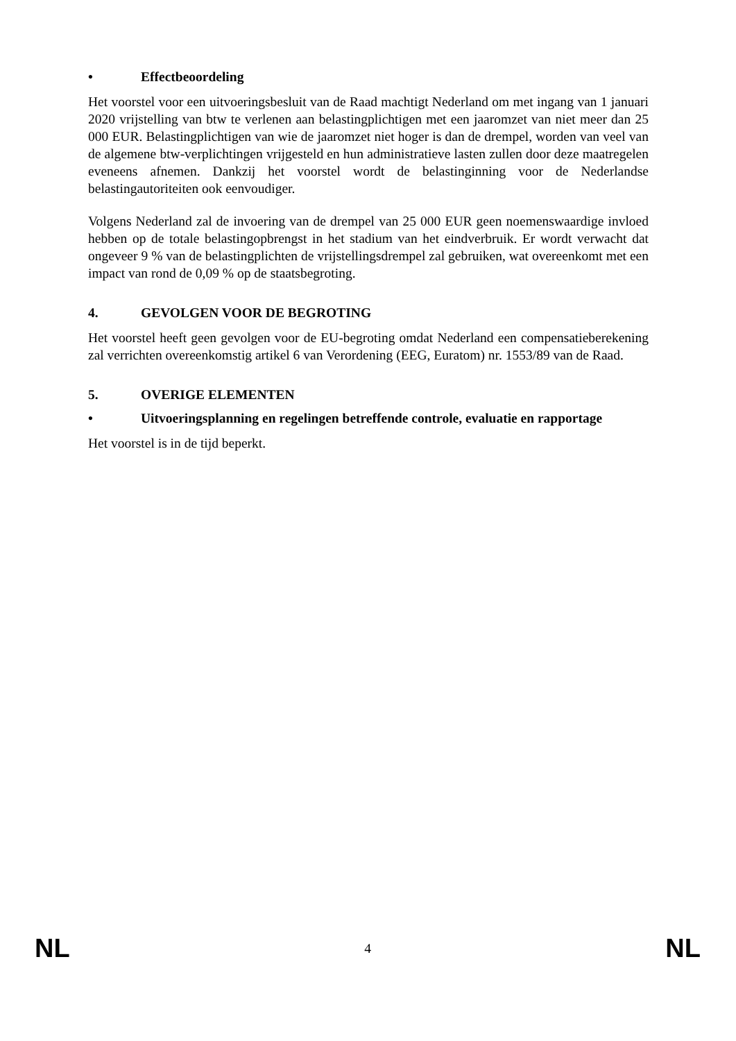• Effectbeoordeling
Het voorstel voor een uitvoeringsbesluit van de Raad machtigt Nederland om met ingang van 1 januari 2020 vrijstelling van btw te verlenen aan belastingplichtigen met een jaaromzet van niet meer dan 25 000 EUR. Belastingplichtigen van wie de jaaromzet niet hoger is dan de drempel, worden van veel van de algemene btw-verplichtingen vrijgesteld en hun administratieve lasten zullen door deze maatregelen eveneens afnemen. Dankzij het voorstel wordt de belastinginning voor de Nederlandse belastingautoriteiten ook eenvoudiger.
Volgens Nederland zal de invoering van de drempel van 25 000 EUR geen noemenswaardige invloed hebben op de totale belastingopbrengst in het stadium van het eindverbruik. Er wordt verwacht dat ongeveer 9 % van de belastingplichten de vrijstellingsdrempel zal gebruiken, wat overeenkomt met een impact van rond de 0,09 % op de staatsbegroting.
4. GEVOLGEN VOOR DE BEGROTING
Het voorstel heeft geen gevolgen voor de EU-begroting omdat Nederland een compensatieberekening zal verrichten overeenkomstig artikel 6 van Verordening (EEG, Euratom) nr. 1553/89 van de Raad.
5. OVERIGE ELEMENTEN
• Uitvoeringsplanning en regelingen betreffende controle, evaluatie en rapportage
Het voorstel is in de tijd beperkt.
NL 4 NL